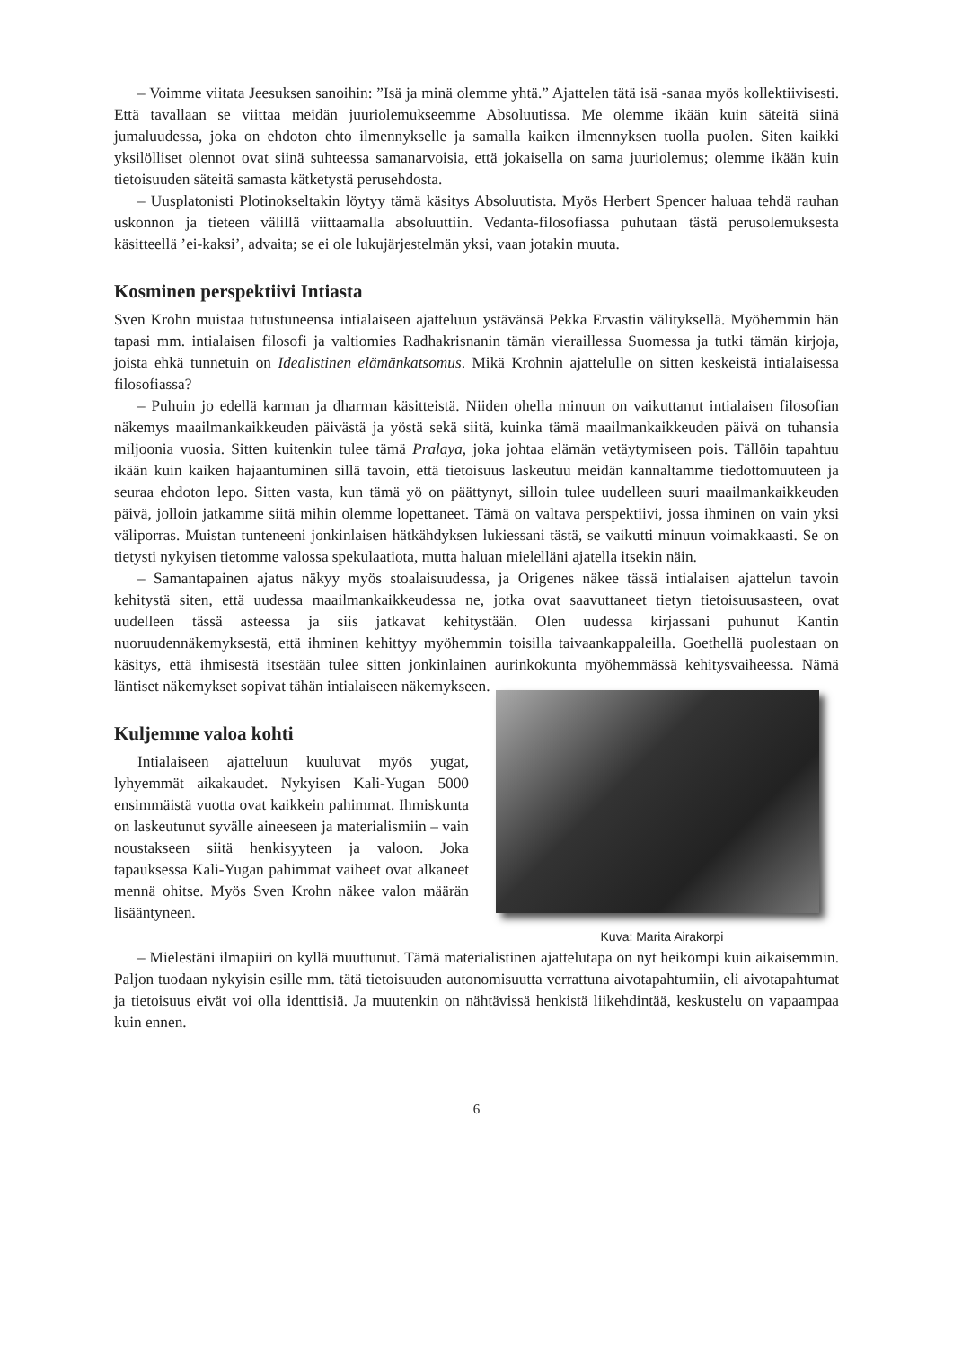– Voimme viitata Jeesuksen sanoihin: ”Isä ja minä olemme yhtä.” Ajattelen tätä isä -sanaa myös kollektiivisesti. Että tavallaan se viittaa meidän juuriolemukseemme Absoluutissa. Me olemme ikään kuin säteitä siinä jumaluudessa, joka on ehdoton ehto ilmennykselle ja samalla kaiken ilmennyksen tuolla puolen. Siten kaikki yksilölliset olennot ovat siinä suhteessa samanarvoisia, että jokaisella on sama juuriolemus; olemme ikään kuin tietoisuuden säteitä samasta kätketystä perusehdosta.
– Uusplatonisti Plotinokseltakin löytyy tämä käsitys Absoluutista. Myös Herbert Spencer haluaa tehdä rauhan uskonnon ja tieteen välillä viittaamalla absoluuttiin. Vedanta-filosofiassa puhutaan tästä perusolemuksesta käsitteellä ’ei-kaksi’, advaita; se ei ole lukujärjestelmän yksi, vaan jotakin muuta.
Kosminen perspektiivi Intiasta
Sven Krohn muistaa tutustuneensa intialaiseen ajatteluun ystävänsä Pekka Ervastin välityksellä. Myöhemmin hän tapasi mm. intialaisen filosofi ja valtiomies Radhakrisnanin tämän vieraillessa Suomessa ja tutki tämän kirjoja, joista ehkä tunnetuin on Idealistinen elämänkatsomus. Mikä Krohnin ajattelulle on sitten keskeistä intialaisessa filosofiassa?
– Puhuin jo edellä karman ja dharman käsitteistä. Niiden ohella minuun on vaikuttanut intialaisen filosofian näkemys maailmankaikkeuden päivästä ja yöstä sekä siitä, kuinka tämä maailmankaikkeuden päivä on tuhansia miljoonia vuosia. Sitten kuitenkin tulee tämä Pralaya, joka johtaa elämän vetäytymiseen pois. Tällöin tapahtuu ikään kuin kaiken hajaantuminen sillä tavoin, että tietoisuus laskeutuu meidän kannaltamme tiedottomuuteen ja seuraa ehdoton lepo. Sitten vasta, kun tämä yö on päättynyt, silloin tulee uudelleen suuri maailmankaikkeuden päivä, jolloin jatkamme siitä mihin olemme lopettaneet. Tämä on valtava perspektiivi, jossa ihminen on vain yksi väliporras. Muistan tunteneeni jonkinlaisen hätkähdyksen lukiessani tästä, se vaikutti minuun voimakkaasti. Se on tietysti nykyisen tietomme valossa spekulaatiota, mutta haluan mielelläni ajatella itsekin näin.
– Samantapainen ajatus näkyy myös stoalaisuudessa, ja Origenes näkee tässä intialaisen ajattelun tavoin kehitystä siten, että uudessa maailmankaikkeudessa ne, jotka ovat saavuttaneet tietyn tietoisuusasteen, ovat uudelleen tässä asteessa ja siis jatkavat kehitystään. Olen uudessa kirjassani puhunut Kantin nuoruudennäkemyksestä, että ihminen kehittyy myöhemmin toisilla taivaankappaleilla. Goethellä puolestaan on käsitys, että ihmisestä itsestään tulee sitten jonkinlainen aurinkokunta myöhemmässä kehitysvaiheessa. Nämä läntiset näkemykset sopivat tähän intialaiseen näkemykseen.
Kuljemme valoa kohti
Intialaiseen ajatteluun kuuluvat myös yugat, lyhyemmät aikakaudet. Nykyisen Kali-Yugan 5000 ensimmäistä vuotta ovat kaikkein pahimmat. Ihmiskunta on laskeutunut syvälle aineeseen ja materialismiin – vain noustakseen siitä henkisyyteen ja valoon. Joka tapauksessa Kali-Yugan pahimmat vaiheet ovat alkaneet mennä ohitse. Myös Sven Krohn näkee valon määrän lisääntyneen.
Kuva: Marita Airakorpi
– Mielestäni ilmapiiri on kyllä muuttunut. Tämä materialistinen ajattelutapa on nyt heikompi kuin aikaisemmin. Paljon tuodaan nykyisin esille mm. tätä tietoisuuden autonomisuutta verrattuna aivotapahtumiin, eli aivotapahtumat ja tietoisuus eivät voi olla identtisiä. Ja muutenkin on nähtävissä henkistä liikehdintää, keskustelu on vapaampaa kuin ennen.
6